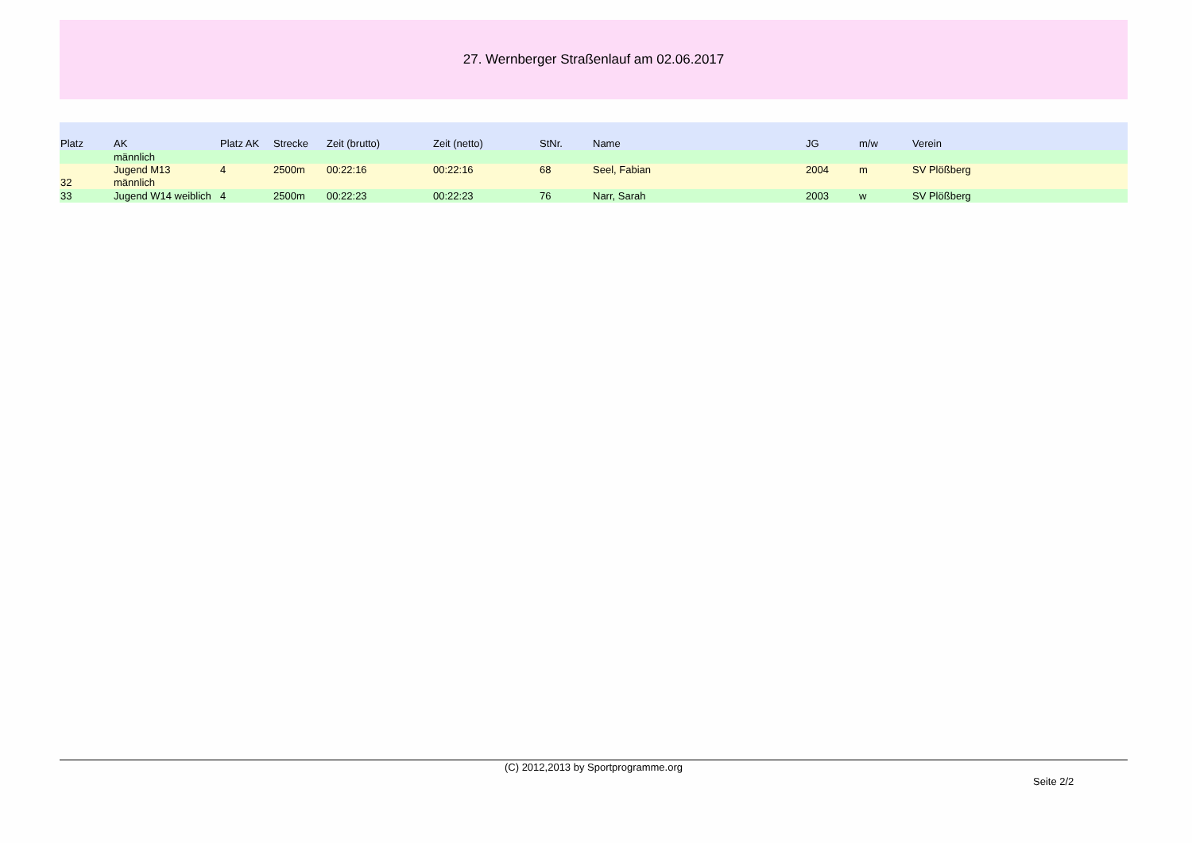27. Wernberger Straßenlauf am 02.06.2017
| Platz | AK | Platz AK | Strecke | Zeit (brutto) | Zeit (netto) | StNr. | Name | JG | m/w | Verein |
| --- | --- | --- | --- | --- | --- | --- | --- | --- | --- | --- |
| | männlich | | | | | | | | | |
| 32 | Jugend M13 männlich | 4 | 2500m | 00:22:16 | 00:22:16 | 68 | Seel, Fabian | 2004 | m | SV Plößberg |
| 33 | Jugend W14 weiblich | 4 | 2500m | 00:22:23 | 00:22:23 | 76 | Narr, Sarah | 2003 | w | SV Plößberg |
(C) 2012,2013 by Sportprogramme.org
Seite 2/2